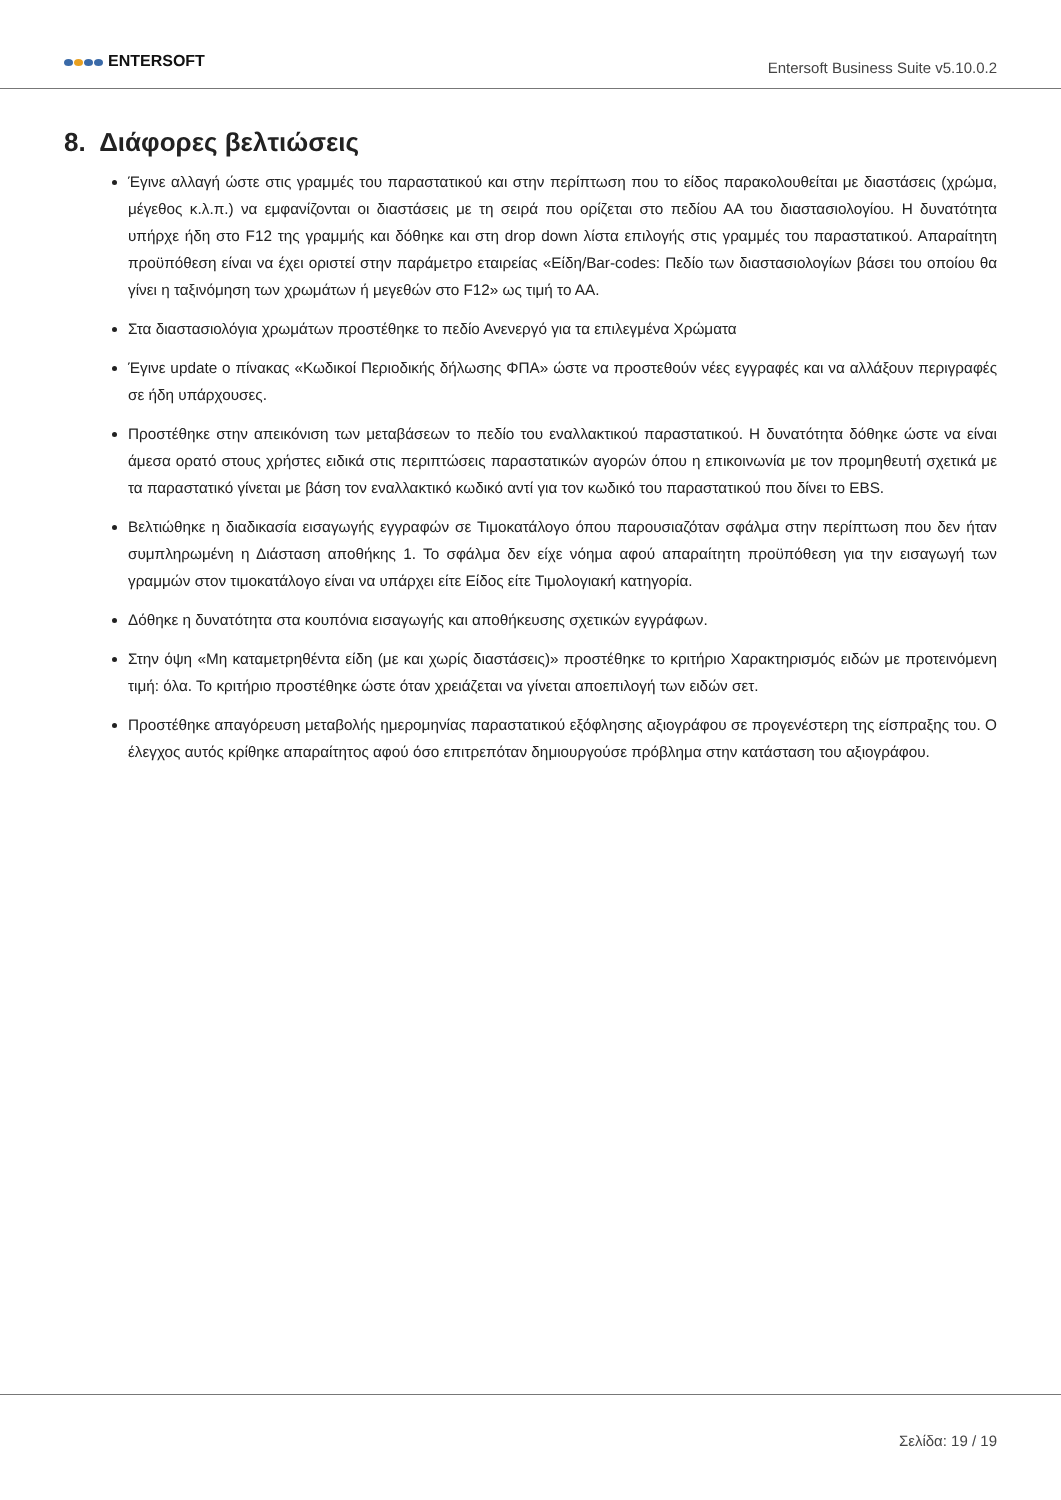ENTERSOFT
Entersoft Business Suite v5.10.0.2
8. Διάφορες βελτιώσεις
Έγινε αλλαγή ώστε στις γραμμές του παραστατικού και στην περίπτωση που το είδος παρακολουθείται με διαστάσεις (χρώμα, μέγεθος κ.λ.π.) να εμφανίζονται οι διαστάσεις με τη σειρά που ορίζεται στο πεδίου ΑΑ του διαστασιολογίου. Η δυνατότητα υπήρχε ήδη στο F12 της γραμμής και δόθηκε και στη drop down λίστα επιλογής στις γραμμές του παραστατικού. Απαραίτητη προϋπόθεση είναι να έχει οριστεί στην παράμετρο εταιρείας «Είδη/Bar-codes: Πεδίο των διαστασιολογίων βάσει του οποίου θα γίνει η ταξινόμηση των χρωμάτων ή μεγεθών στο F12» ως τιμή το ΑΑ.
Στα διαστασιολόγια χρωμάτων προστέθηκε το πεδίο Ανενεργό για τα επιλεγμένα Χρώματα
Έγινε update ο πίνακας «Κωδικοί Περιοδικής δήλωσης ΦΠΑ» ώστε να προστεθούν νέες εγγραφές και να αλλάξουν περιγραφές σε ήδη υπάρχουσες.
Προστέθηκε στην απεικόνιση των μεταβάσεων το πεδίο του εναλλακτικού παραστατικού. Η δυνατότητα δόθηκε ώστε να είναι άμεσα ορατό στους χρήστες ειδικά στις περιπτώσεις παραστατικών αγορών όπου η επικοινωνία με τον προμηθευτή σχετικά με τα παραστατικό γίνεται με βάση τον εναλλακτικό κωδικό αντί για τον κωδικό του παραστατικού που δίνει το EBS.
Βελτιώθηκε η διαδικασία εισαγωγής εγγραφών σε Τιμοκατάλογο όπου παρουσιαζόταν σφάλμα στην περίπτωση που δεν ήταν συμπληρωμένη η Διάσταση αποθήκης 1. Το σφάλμα δεν είχε νόημα αφού απαραίτητη προϋπόθεση για την εισαγωγή των γραμμών στον τιμοκατάλογο είναι να υπάρχει είτε Είδος είτε Τιμολογιακή κατηγορία.
Δόθηκε η δυνατότητα στα κουπόνια εισαγωγής και αποθήκευσης σχετικών εγγράφων.
Στην όψη «Μη καταμετρηθέντα είδη (με και χωρίς διαστάσεις)» προστέθηκε το κριτήριο Χαρακτηρισμός ειδών με προτεινόμενη τιμή: όλα. Το κριτήριο προστέθηκε ώστε όταν χρειάζεται να γίνεται αποεπιλογή των ειδών σετ.
Προστέθηκε απαγόρευση μεταβολής ημερομηνίας παραστατικού εξόφλησης αξιογράφου σε προγενέστερη της είσπραξης του. Ο έλεγχος αυτός κρίθηκε απαραίτητος αφού όσο επιτρεπόταν δημιουργούσε πρόβλημα στην κατάσταση του αξιογράφου.
Σελίδα: 19 / 19